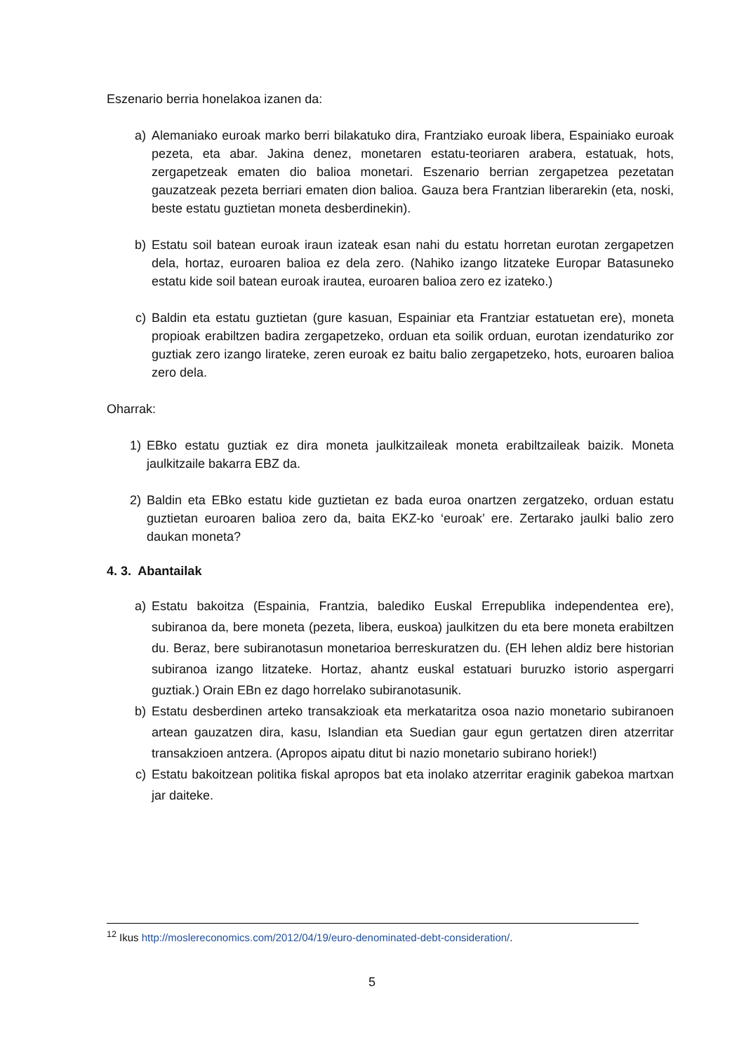Eszenario berria honelakoa izanen da:
a) Alemaniako euroak marko berri bilakatuko dira, Frantziako euroak libera, Espainiako euroak pezeta, eta abar. Jakina denez, monetaren estatu-teoriaren arabera, estatuak, hots, zergapetzeak ematen dio balioa monetari. Eszenario berrian zergapetzea pezetatan gauzatzeak pezeta berriari ematen dion balioa. Gauza bera Frantzian liberarekin (eta, noski, beste estatu guztietan moneta desberdinekin).
b) Estatu soil batean euroak iraun izateak esan nahi du estatu horretan eurotan zergapetzen dela, hortaz, euroaren balioa ez dela zero. (Nahiko izango litzateke Europar Batasuneko estatu kide soil batean euroak irautea, euroaren balioa zero ez izateko.)
c) Baldin eta estatu guztietan (gure kasuan, Espainiar eta Frantziar estatuetan ere), moneta propioak erabiltzen badira zergapetzeko, orduan eta soilik orduan, eurotan izendaturiko zor guztiak zero izango lirateke, zeren euroak ez baitu balio zergapetzeko, hots, euroaren balioa zero dela.
Oharrak:
1) EBko estatu guztiak ez dira moneta jaulkitzaileak moneta erabiltzaileak baizik. Moneta jaulkitzaile bakarra EBZ da.
2) Baldin eta EBko estatu kide guztietan ez bada euroa onartzen zergatzeko, orduan estatu guztietan euroaren balioa zero da, baita EKZ-ko ‘euroak’ ere. Zertarako jaulki balio zero daukan moneta?
4. 3. Abantailak
a) Estatu bakoitza (Espainia, Frantzia, balediko Euskal Errepublika independentea ere), subiranoa da, bere moneta (pezeta, libera, euskoa) jaulkitzen du eta bere moneta erabiltzen du. Beraz, bere subiranotasun monetarioa berreskuratzen du. (EH lehen aldiz bere historian subiranoa izango litzateke. Hortaz, ahantz euskal estatuari buruzko istorio aspergarri guztiak.) Orain EBn ez dago horrelako subiranotasunik.
b) Estatu desberdinen arteko transakzioak eta merkataritza osoa nazio monetario subiranoen artean gauzatzen dira, kasu, Islandian eta Suedian gaur egun gertatzen diren atzerritar transakzioen antzera. (Apropos aipatu ditut bi nazio monetario subirano horiek!)
c) Estatu bakoitzean politika fiskal apropos bat eta inolako atzerritar eraginik gabekoa martxan jar daiteke.
<sup>12</sup> Ikus http://moslereconomics.com/2012/04/19/euro-denominated-debt-consideration/.
5